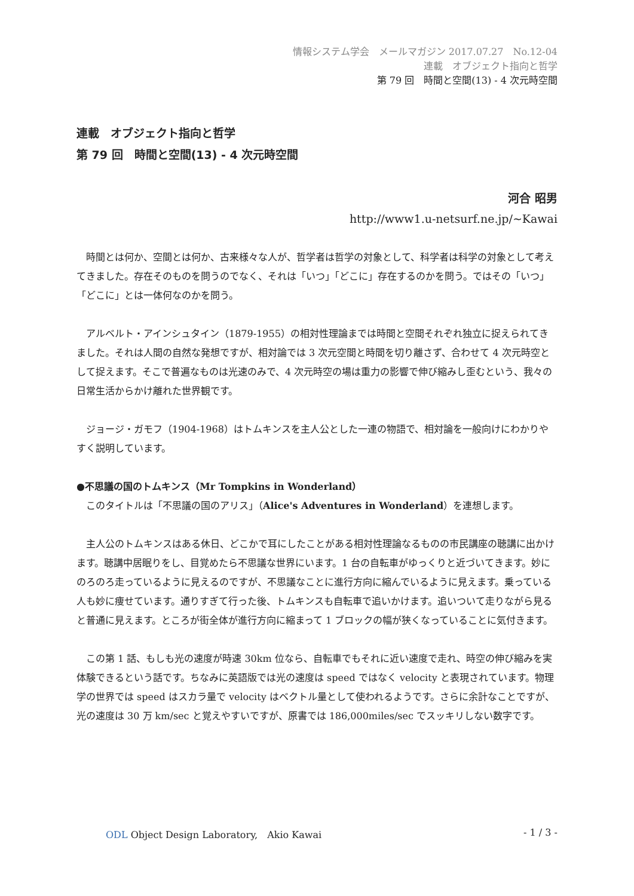情報システム学会　メールマガジン 2017.07.27　No.12-04
連載　オブジェクト指向と哲学
第 79 回　時間と空間(13) - 4 次元時空間
連載　オブジェクト指向と哲学
第 79 回　時間と空間(13) - 4 次元時空間
河合 昭男
http://www1.u-netsurf.ne.jp/~Kawai
時間とは何か、空間とは何か、古来様々な人が、哲学者は哲学の対象として、科学者は科学の対象として考えてきました。存在そのものを問うのでなく、それは「いつ」「どこに」存在するのかを問う。ではその「いつ」「どこに」とは一体何なのかを問う。
アルベルト・アインシュタイン（1879-1955）の相対性理論までは時間と空間それぞれ独立に捉えられてきました。それは人間の自然な発想ですが、相対論では 3 次元空間と時間を切り離さず、合わせて 4 次元時空として捉えます。そこで普遍なものは光速のみで、4 次元時空の場は重力の影響で伸び縮みし歪むという、我々の日常生活からかけ離れた世界観です。
ジョージ・ガモフ（1904-1968）はトムキンスを主人公とした一連の物語で、相対論を一般向けにわかりやすく説明しています。
●不思議の国のトムキンス（Mr Tompkins in Wonderland）
　このタイトルは「不思議の国のアリス」（Alice's Adventures in Wonderland）を連想します。
主人公のトムキンスはある休日、どこかで耳にしたことがある相対性理論なるものの市民講座の聴講に出かけます。聴講中居眠りをし、目覚めたら不思議な世界にいます。1 台の自転車がゆっくりと近づいてきます。妙にのろのろ走っているように見えるのですが、不思議なことに進行方向に縮んでいるように見えます。乗っている人も妙に痩せています。通りすぎて行った後、トムキンスも自転車で追いかけます。追いついて走りながら見ると普通に見えます。ところが街全体が進行方向に縮まって 1 ブロックの幅が狭くなっていることに気付きます。
この第 1 話、もしも光の速度が時速 30km 位なら、自転車でもそれに近い速度で走れ、時空の伸び縮みを実体験できるという話です。ちなみに英語版では光の速度は speed ではなく velocity と表現されています。物理学の世界では speed はスカラ量で velocity はベクトル量として使われるようです。さらに余計なことですが、光の速度は 30 万 km/sec と覚えやすいですが、原書では 186,000miles/sec でスッキリしない数字です。
ODL Object Design Laboratory,　Akio Kawai
- 1 / 3 -